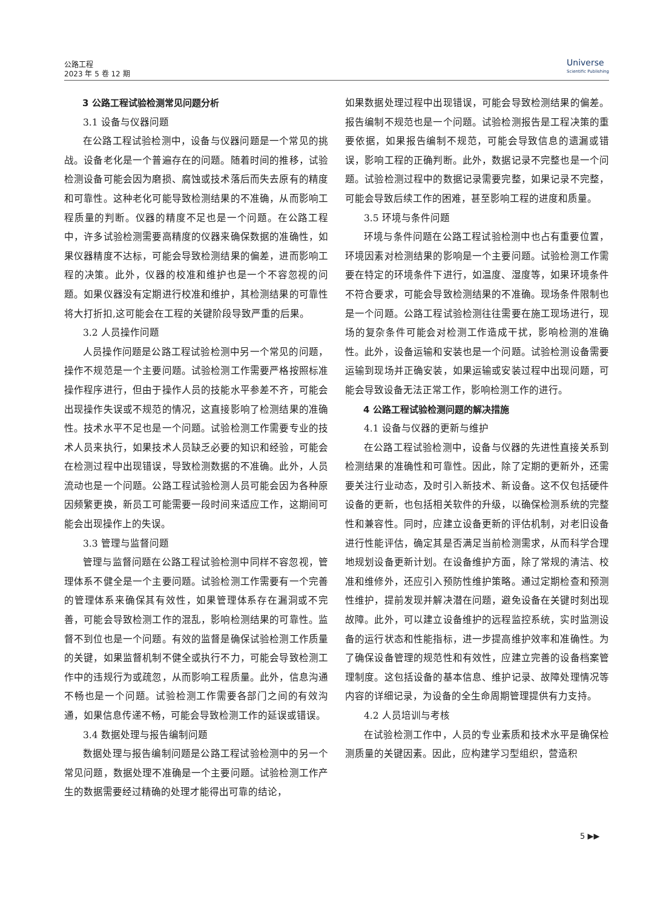公路工程
2023 年 5 卷 12 期
Universe
Scientific Publishing
3 公路工程试验检测常见问题分析
3.1 设备与仪器问题
在公路工程试验检测中，设备与仪器问题是一个常见的挑战。设备老化是一个普遍存在的问题。随着时间的推移，试验检测设备可能会因为磨损、腐蚀或技术落后而失去原有的精度和可靠性。这种老化可能导致检测结果的不准确，从而影响工程质量的判断。仪器的精度不足也是一个问题。在公路工程中，许多试验检测需要高精度的仪器来确保数据的准确性，如果仪器精度不达标，可能会导致检测结果的偏差，进而影响工程的决策。此外，仪器的校准和维护也是一个不容忽视的问题。如果仪器没有定期进行校准和维护，其检测结果的可靠性将大打折扣,这可能会在工程的关键阶段导致严重的后果。
3.2 人员操作问题
人员操作问题是公路工程试验检测中另一个常见的问题，操作不规范是一个主要问题。试验检测工作需要严格按照标准操作程序进行，但由于操作人员的技能水平参差不齐，可能会出现操作失误或不规范的情况，这直接影响了检测结果的准确性。技术水平不足也是一个问题。试验检测工作需要专业的技术人员来执行，如果技术人员缺乏必要的知识和经验，可能会在检测过程中出现错误，导致检测数据的不准确。此外，人员流动也是一个问题。公路工程试验检测人员可能会因为各种原因频繁更换，新员工可能需要一段时间来适应工作，这期间可能会出现操作上的失误。
3.3 管理与监督问题
管理与监督问题在公路工程试验检测中同样不容忽视，管理体系不健全是一个主要问题。试验检测工作需要有一个完善的管理体系来确保其有效性，如果管理体系存在漏洞或不完善，可能会导致检测工作的混乱，影响检测结果的可靠性。监督不到位也是一个问题。有效的监督是确保试验检测工作质量的关键，如果监督机制不健全或执行不力，可能会导致检测工作中的违规行为或疏忽，从而影响工程质量。此外，信息沟通不畅也是一个问题。试验检测工作需要各部门之间的有效沟通，如果信息传递不畅，可能会导致检测工作的延误或错误。
3.4 数据处理与报告编制问题
数据处理与报告编制问题是公路工程试验检测中的另一个常见问题，数据处理不准确是一个主要问题。试验检测工作产生的数据需要经过精确的处理才能得出可靠的结论，
如果数据处理过程中出现错误，可能会导致检测结果的偏差。报告编制不规范也是一个问题。试验检测报告是工程决策的重要依据，如果报告编制不规范，可能会导致信息的遗漏或错误，影响工程的正确判断。此外，数据记录不完整也是一个问题。试验检测过程中的数据记录需要完整，如果记录不完整，可能会导致后续工作的困难，甚至影响工程的进度和质量。
3.5 环境与条件问题
环境与条件问题在公路工程试验检测中也占有重要位置，环境因素对检测结果的影响是一个主要问题。试验检测工作需要在特定的环境条件下进行，如温度、湿度等，如果环境条件不符合要求，可能会导致检测结果的不准确。现场条件限制也是一个问题。公路工程试验检测往往需要在施工现场进行，现场的复杂条件可能会对检测工作造成干扰，影响检测的准确性。此外，设备运输和安装也是一个问题。试验检测设备需要运输到现场并正确安装，如果运输或安装过程中出现问题，可能会导致设备无法正常工作，影响检测工作的进行。
4 公路工程试验检测问题的解决措施
4.1 设备与仪器的更新与维护
在公路工程试验检测中，设备与仪器的先进性直接关系到检测结果的准确性和可靠性。因此，除了定期的更新外，还需要关注行业动态，及时引入新技术、新设备。这不仅包括硬件设备的更新，也包括相关软件的升级，以确保检测系统的完整性和兼容性。同时，应建立设备更新的评估机制，对老旧设备进行性能评估，确定其是否满足当前检测需求，从而科学合理地规划设备更新计划。在设备维护方面，除了常规的清洁、校准和维修外，还应引入预防性维护策略。通过定期检查和预测性维护，提前发现并解决潜在问题，避免设备在关键时刻出现故障。此外，可以建立设备维护的远程监控系统，实时监测设备的运行状态和性能指标，进一步提高维护效率和准确性。为了确保设备管理的规范性和有效性，应建立完善的设备档案管理制度。这包括设备的基本信息、维护记录、故障处理情况等内容的详细记录，为设备的全生命周期管理提供有力支持。
4.2 人员培训与考核
在试验检测工作中，人员的专业素质和技术水平是确保检测质量的关键因素。因此，应构建学习型组织，营造积
5 ▶▶